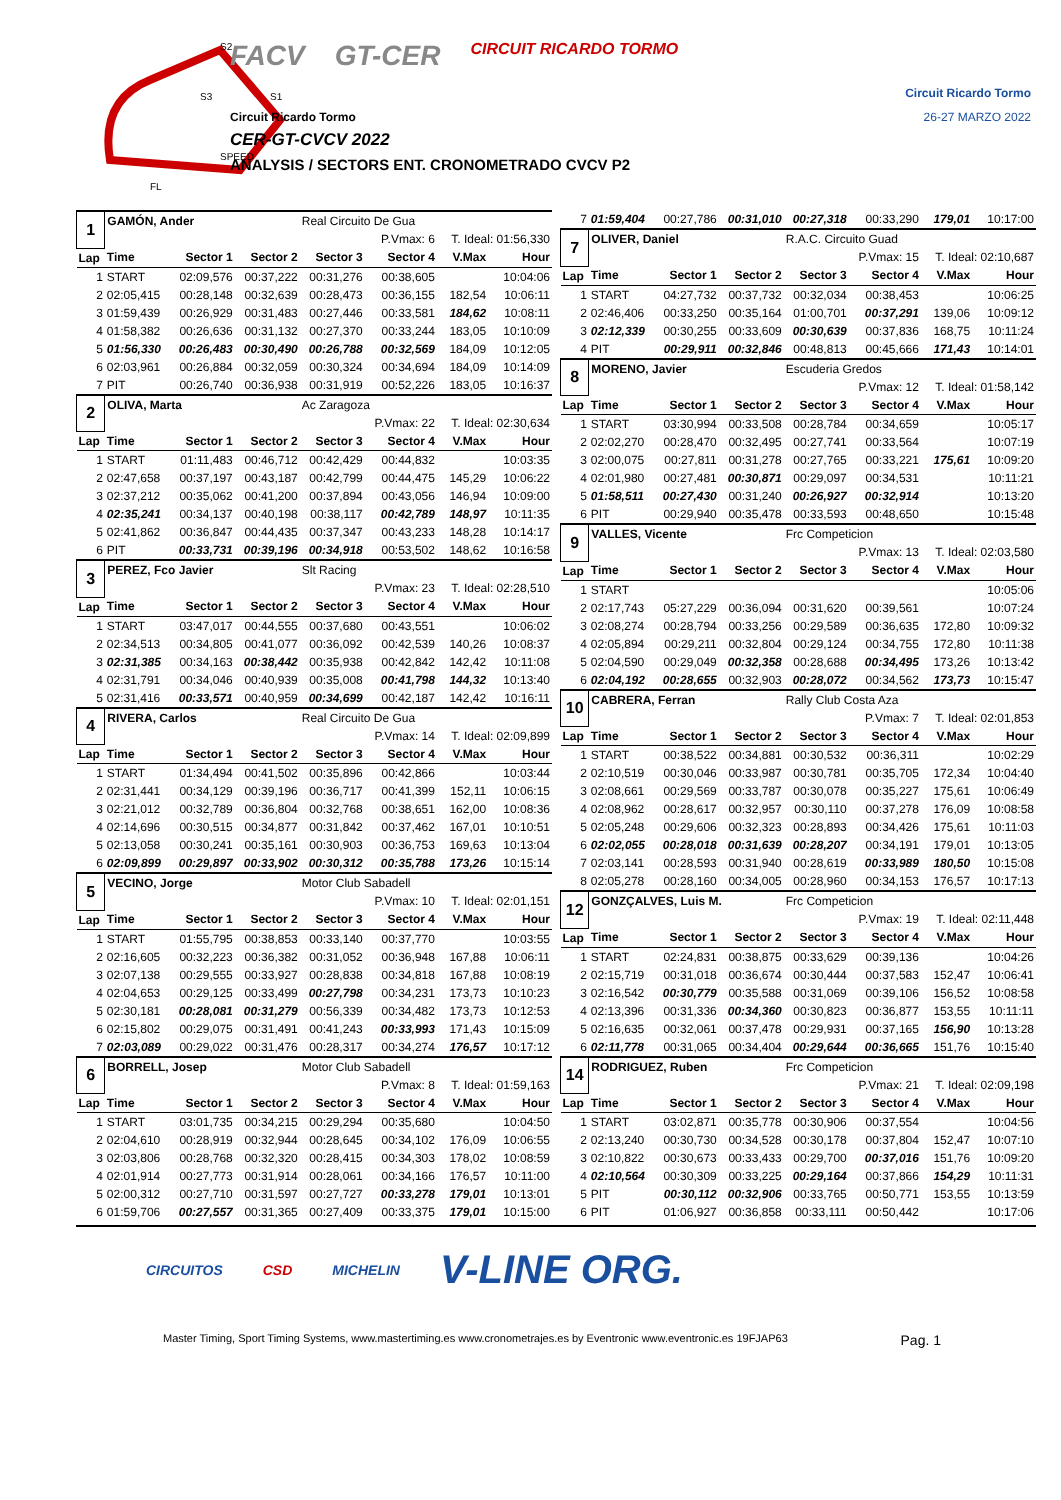S2
S3
S1
SPEED
FL
FACV GT-CER CIRCUIT RICARDO TORMO
Circuit Ricardo Tormo
Circuit Ricardo Tormo 26-27 MARZO 2022
CER-GT-CVCV 2022
ANALYSIS / SECTORS ENT. CRONOMETRADO CVCV P2
| 1 | GAMÓN, Ander | | | Real Circuito De Gua | | | |
| | | | | | P.Vmax: 6 | T. Ideal: 01:56,330 | |
| Lap | Time | Sector 1 | Sector 2 | Sector 3 | Sector 4 | V.Max | Hour |
| 1 | START | 02:09,576 | 00:37,222 | 00:31,276 | 00:38,605 | | 10:04:06 |
| 2 | 02:05,415 | 00:28,148 | 00:32,639 | 00:28,473 | 00:36,155 | 182,54 | 10:06:11 |
| 3 | 01:59,439 | 00:26,929 | 00:31,483 | 00:27,446 | 00:33,581 | 184,62 | 10:08:11 |
| 4 | 01:58,382 | 00:26,636 | 00:31,132 | 00:27,370 | 00:33,244 | 183,05 | 10:10:09 |
| 5 | 01:56,330 | 00:26,483 | 00:30,490 | 00:26,788 | 00:32,569 | 184,09 | 10:12:05 |
| 6 | 02:03,961 | 00:26,884 | 00:32,059 | 00:30,324 | 00:34,694 | 184,09 | 10:14:09 |
| 7 | PIT | 00:26,740 | 00:36,938 | 00:31,919 | 00:52,226 | 183,05 | 10:16:37 |
| 2 | OLIVA, Marta | | | Ac Zaragoza | | | |
| | | | | | P.Vmax: 22 | T. Ideal: 02:30,634 | |
| Lap | Time | Sector 1 | Sector 2 | Sector 3 | Sector 4 | V.Max | Hour |
| 1 | START | 01:11,483 | 00:46,712 | 00:42,429 | 00:44,832 | | 10:03:35 |
| 2 | 02:47,658 | 00:37,197 | 00:43,187 | 00:42,799 | 00:44,475 | 145,29 | 10:06:22 |
| 3 | 02:37,212 | 00:35,062 | 00:41,200 | 00:37,894 | 00:43,056 | 146,94 | 10:09:00 |
| 4 | 02:35,241 | 00:34,137 | 00:40,198 | 00:38,117 | 00:42,789 | 148,97 | 10:11:35 |
| 5 | 02:41,862 | 00:36,847 | 00:44,435 | 00:37,347 | 00:43,233 | 148,28 | 10:14:17 |
| 6 | PIT | 00:33,731 | 00:39,196 | 00:34,918 | 00:53,502 | 148,62 | 10:16:58 |
| 3 | PEREZ, Fco Javier | | | Slt Racing | | | |
| | | | | | P.Vmax: 23 | T. Ideal: 02:28,510 | |
| Lap | Time | Sector 1 | Sector 2 | Sector 3 | Sector 4 | V.Max | Hour |
| 1 | START | 03:47,017 | 00:44,555 | 00:37,680 | 00:43,551 | | 10:06:02 |
| 2 | 02:34,513 | 00:34,805 | 00:41,077 | 00:36,092 | 00:42,539 | 140,26 | 10:08:37 |
| 3 | 02:31,385 | 00:34,163 | 00:38,442 | 00:35,938 | 00:42,842 | 142,42 | 10:11:08 |
| 4 | 02:31,791 | 00:34,046 | 00:40,939 | 00:35,008 | 00:41,798 | 144,32 | 10:13:40 |
| 5 | 02:31,416 | 00:33,571 | 00:40,959 | 00:34,699 | 00:42,187 | 142,42 | 10:16:11 |
| 4 | RIVERA, Carlos | | | Real Circuito De Gua | | | |
| | | | | | P.Vmax: 14 | T. Ideal: 02:09,899 | |
| Lap | Time | Sector 1 | Sector 2 | Sector 3 | Sector 4 | V.Max | Hour |
| 1 | START | 01:34,494 | 00:41,502 | 00:35,896 | 00:42,866 | | 10:03:44 |
| 2 | 02:31,441 | 00:34,129 | 00:39,196 | 00:36,717 | 00:41,399 | 152,11 | 10:06:15 |
| 3 | 02:21,012 | 00:32,789 | 00:36,804 | 00:32,768 | 00:38,651 | 162,00 | 10:08:36 |
| 4 | 02:14,696 | 00:30,515 | 00:34,877 | 00:31,842 | 00:37,462 | 167,01 | 10:10:51 |
| 5 | 02:13,058 | 00:30,241 | 00:35,161 | 00:30,903 | 00:36,753 | 169,63 | 10:13:04 |
| 6 | 02:09,899 | 00:29,897 | 00:33,902 | 00:30,312 | 00:35,788 | 173,26 | 10:15:14 |
| 5 | VECINO, Jorge | | | Motor Club Sabadell | | | |
| | | | | | P.Vmax: 10 | T. Ideal: 02:01,151 | |
| Lap | Time | Sector 1 | Sector 2 | Sector 3 | Sector 4 | V.Max | Hour |
| 1 | START | 01:55,795 | 00:38,853 | 00:33,140 | 00:37,770 | | 10:03:55 |
| 2 | 02:16,605 | 00:32,223 | 00:36,382 | 00:31,052 | 00:36,948 | 167,88 | 10:06:11 |
| 3 | 02:07,138 | 00:29,555 | 00:33,927 | 00:28,838 | 00:34,818 | 167,88 | 10:08:19 |
| 4 | 02:04,653 | 00:29,125 | 00:33,499 | 00:27,798 | 00:34,231 | 173,73 | 10:10:23 |
| 5 | 02:30,181 | 00:28,081 | 00:31,279 | 00:56,339 | 00:34,482 | 173,73 | 10:12:53 |
| 6 | 02:15,802 | 00:29,075 | 00:31,491 | 00:41,243 | 00:33,993 | 171,43 | 10:15:09 |
| 7 | 02:03,089 | 00:29,022 | 00:31,476 | 00:28,317 | 00:34,274 | 176,57 | 10:17:12 |
| 6 | BORRELL, Josep | | | Motor Club Sabadell | | | |
| | | | | | P.Vmax: 8 | T. Ideal: 01:59,163 | |
| Lap | Time | Sector 1 | Sector 2 | Sector 3 | Sector 4 | V.Max | Hour |
| 1 | START | 03:01,735 | 00:34,215 | 00:29,294 | 00:35,680 | | 10:04:50 |
| 2 | 02:04,610 | 00:28,919 | 00:32,944 | 00:28,645 | 00:34,102 | 176,09 | 10:06:55 |
| 3 | 02:03,806 | 00:28,768 | 00:32,320 | 00:28,415 | 00:34,303 | 178,02 | 10:08:59 |
| 4 | 02:01,914 | 00:27,773 | 00:31,914 | 00:28,061 | 00:34,166 | 176,57 | 10:11:00 |
| 5 | 02:00,312 | 00:27,710 | 00:31,597 | 00:27,727 | 00:33,278 | 179,01 | 10:13:01 |
| 6 | 01:59,706 | 00:27,557 | 00:31,365 | 00:27,409 | 00:33,375 | 179,01 | 10:15:00 |
| 7 | 01:59,404 | 00:27,786 | 00:31,010 | 00:27,318 | 00:33,290 | 179,01 | 10:17:00 |
| 7 | OLIVER, Daniel | | | R.A.C. Circuito Guad | | | |
| | | | | | P.Vmax: 15 | T. Ideal: 02:10,687 | |
| Lap | Time | Sector 1 | Sector 2 | Sector 3 | Sector 4 | V.Max | Hour |
| 1 | START | 04:27,732 | 00:37,732 | 00:32,034 | 00:38,453 | | 10:06:25 |
| 2 | 02:46,406 | 00:33,250 | 00:35,164 | 01:00,701 | 00:37,291 | 139,06 | 10:09:12 |
| 3 | 02:12,339 | 00:30,255 | 00:33,609 | 00:30,639 | 00:37,836 | 168,75 | 10:11:24 |
| 4 | PIT | 00:29,911 | 00:32,846 | 00:48,813 | 00:45,666 | 171,43 | 10:14:01 |
| 8 | MORENO, Javier | | | Escuderia Gredos | | | |
| | | | | | P.Vmax: 12 | T. Ideal: 01:58,142 | |
| Lap | Time | Sector 1 | Sector 2 | Sector 3 | Sector 4 | V.Max | Hour |
| 1 | START | 03:30,994 | 00:33,508 | 00:28,784 | 00:34,659 | | 10:05:17 |
| 2 | 02:02,270 | 00:28,470 | 00:32,495 | 00:27,741 | 00:33,564 | | 10:07:19 |
| 3 | 02:00,075 | 00:27,811 | 00:31,278 | 00:27,765 | 00:33,221 | 175,61 | 10:09:20 |
| 4 | 02:01,980 | 00:27,481 | 00:30,871 | 00:29,097 | 00:34,531 | | 10:11:21 |
| 5 | 01:58,511 | 00:27,430 | 00:31,240 | 00:26,927 | 00:32,914 | | 10:13:20 |
| 6 | PIT | 00:29,940 | 00:35,478 | 00:33,593 | 00:48,650 | | 10:15:48 |
| 9 | VALLES, Vicente | | | Frc Competicion | | | |
| | | | | | P.Vmax: 13 | T. Ideal: 02:03,580 | |
| Lap | Time | Sector 1 | Sector 2 | Sector 3 | Sector 4 | V.Max | Hour |
| 1 | START | | | | | | 10:05:06 |
| 2 | 02:17,743 | 05:27,229 | 00:36,094 | 00:31,620 | 00:39,561 | | 10:07:24 |
| 3 | 02:08,274 | 00:28,794 | 00:33,256 | 00:29,589 | 00:36,635 | 172,80 | 10:09:32 |
| 4 | 02:05,894 | 00:29,211 | 00:32,804 | 00:29,124 | 00:34,755 | 172,80 | 10:11:38 |
| 5 | 02:04,590 | 00:29,049 | 00:32,358 | 00:28,688 | 00:34,495 | 173,26 | 10:13:42 |
| 6 | 02:04,192 | 00:28,655 | 00:32,903 | 00:28,072 | 00:34,562 | 173,73 | 10:15:47 |
| 10 | CABRERA, Ferran | | | Rally Club Costa Aza | | | |
| | | | | | P.Vmax: 7 | T. Ideal: 02:01,853 | |
| Lap | Time | Sector 1 | Sector 2 | Sector 3 | Sector 4 | V.Max | Hour |
| 1 | START | 00:38,522 | 00:34,881 | 00:30,532 | 00:36,311 | | 10:02:29 |
| 2 | 02:10,519 | 00:30,046 | 00:33,987 | 00:30,781 | 00:35,705 | 172,34 | 10:04:40 |
| 3 | 02:08,661 | 00:29,569 | 00:33,787 | 00:30,078 | 00:35,227 | 175,61 | 10:06:49 |
| 4 | 02:08,962 | 00:28,617 | 00:32,957 | 00:30,110 | 00:37,278 | 176,09 | 10:08:58 |
| 5 | 02:05,248 | 00:29,606 | 00:32,323 | 00:28,893 | 00:34,426 | 175,61 | 10:11:03 |
| 6 | 02:02,055 | 00:28,018 | 00:31,639 | 00:28,207 | 00:34,191 | 179,01 | 10:13:05 |
| 7 | 02:03,141 | 00:28,593 | 00:31,940 | 00:28,619 | 00:33,989 | 180,50 | 10:15:08 |
| 8 | 02:05,278 | 00:28,160 | 00:34,005 | 00:28,960 | 00:34,153 | 176,57 | 10:17:13 |
| 12 | GONZÇALVES, Luis M. | | | Frc Competicion | | | |
| | | | | | P.Vmax: 19 | T. Ideal: 02:11,448 | |
| Lap | Time | Sector 1 | Sector 2 | Sector 3 | Sector 4 | V.Max | Hour |
| 1 | START | 02:24,831 | 00:38,875 | 00:33,629 | 00:39,136 | | 10:04:26 |
| 2 | 02:15,719 | 00:31,018 | 00:36,674 | 00:30,444 | 00:37,583 | 152,47 | 10:06:41 |
| 3 | 02:16,542 | 00:30,779 | 00:35,588 | 00:31,069 | 00:39,106 | 156,52 | 10:08:58 |
| 4 | 02:13,396 | 00:31,336 | 00:34,360 | 00:30,823 | 00:36,877 | 153,55 | 10:11:11 |
| 5 | 02:16,635 | 00:32,061 | 00:37,478 | 00:29,931 | 00:37,165 | 156,90 | 10:13:28 |
| 6 | 02:11,778 | 00:31,065 | 00:34,404 | 00:29,644 | 00:36,665 | 151,76 | 10:15:40 |
| 14 | RODRIGUEZ, Ruben | | | Frc Competicion | | | |
| | | | | | P.Vmax: 21 | T. Ideal: 02:09,198 | |
| Lap | Time | Sector 1 | Sector 2 | Sector 3 | Sector 4 | V.Max | Hour |
| 1 | START | 03:02,871 | 00:35,778 | 00:30,906 | 00:37,554 | | 10:04:56 |
| 2 | 02:13,240 | 00:30,730 | 00:34,528 | 00:30,178 | 00:37,804 | 152,47 | 10:07:10 |
| 3 | 02:10,822 | 00:30,673 | 00:33,433 | 00:29,700 | 00:37,016 | 151,76 | 10:09:20 |
| 4 | 02:10,564 | 00:30,309 | 00:33,225 | 00:29,164 | 00:37,866 | 154,29 | 10:11:31 |
| 5 | PIT | 00:30,112 | 00:32,906 | 00:33,765 | 00:50,771 | 153,55 | 10:13:59 |
| 6 | PIT | 01:06,927 | 00:36,858 | 00:33,111 | 00:50,442 | | 10:17:06 |
CIRCUITOS CSD MICHELIN V-LINE ORG.
Master Timing, Sport Timing Systems, www.mastertiming.es www.cronometrajes.es by Eventronic www.eventronic.es 19FJAP63 Pag. 1